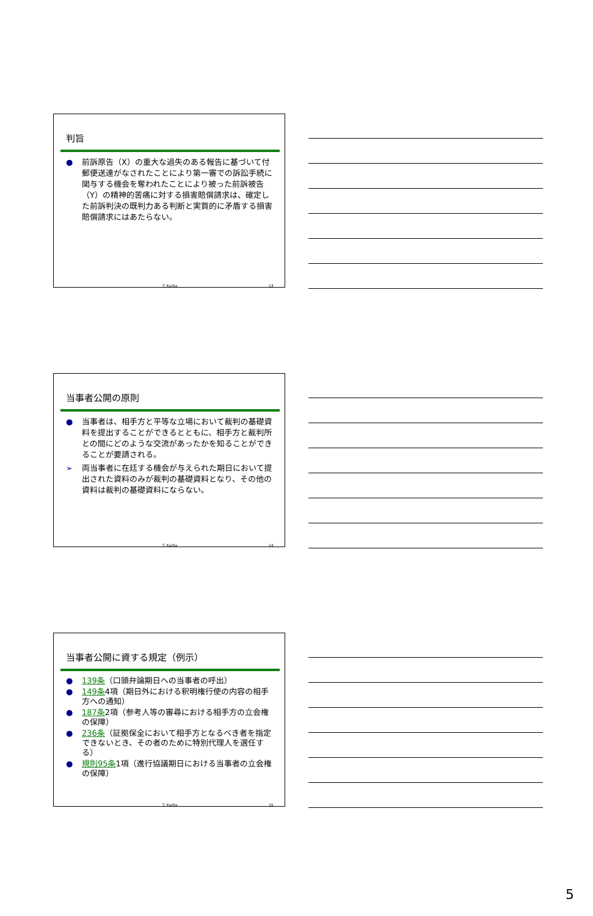判旨
● 前訴原告（X）の重大な過失のある報告に基づいて付郵便送達がなされたことにより第一審での訴訟手続に関与する機会を奪われたことにより被った前訴被告（Y）の精神的苦痛に対する損害賠償請求は、確定した前訴判決の既判力ある判断と実質的に矛盾する損害賠償請求にはあたらない。
T. Kurita 13
当事者公開の原則
● 当事者は、相手方と平等な立場において裁判の基礎資料を提出することができるとともに、相手方と裁判所との間にどのような交流があったかを知ることができることが要請される。
➢ 両当事者に在廷する機会が与えられた期日において提出された資料のみが裁判の基礎資料となり、その他の資料は裁判の基礎資料にならない。
T. Kurita 14
当事者公開に資する規定（例示）
● 139条（口頭弁論期日への当事者の呼出）
● 149条4項（期日外における釈明権行使の内容の相手方への通知）
● 187条2項（参考人等の審尋における相手方の立会権の保障）
● 236条（証拠保全において相手方となるべき者を指定できないとき、その者のために特別代理人を選任する）
● 規則95条1項（進行協議期日における当事者の立会権の保障）
T. Kurita 15
5